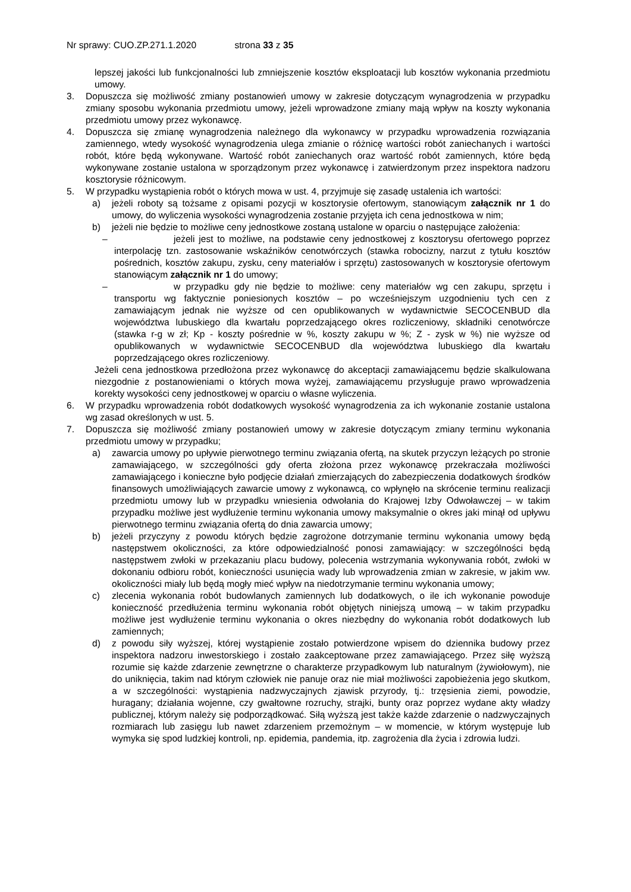Nr sprawy: CUO.ZP.271.1.2020 strona 33 z 35
lepszej jakości lub funkcjonalności lub zmniejszenie kosztów eksploatacji lub kosztów wykonania przedmiotu umowy.
3. Dopuszcza się możliwość zmiany postanowień umowy w zakresie dotyczącym wynagrodzenia w przypadku zmiany sposobu wykonania przedmiotu umowy, jeżeli wprowadzone zmiany mają wpływ na koszty wykonania przedmiotu umowy przez wykonawcę.
4. Dopuszcza się zmianę wynagrodzenia należnego dla wykonawcy w przypadku wprowadzenia rozwiązania zamiennego, wtedy wysokość wynagrodzenia ulega zmianie o różnicę wartości robót zaniechanych i wartości robót, które będą wykonywane. Wartość robót zaniechanych oraz wartość robót zamiennych, które będą wykonywane zostanie ustalona w sporządzonym przez wykonawcę i zatwierdzonym przez inspektora nadzoru kosztorysie różnicowym.
5. W przypadku wystąpienia robót o których mowa w ust. 4, przyjmuje się zasadę ustalenia ich wartości:
a) jeżeli roboty są tożsame z opisami pozycji w kosztorysie ofertowym, stanowiącym załącznik nr 1 do umowy, do wyliczenia wysokości wynagrodzenia zostanie przyjęta ich cena jednostkowa w nim;
b) jeżeli nie będzie to możliwe ceny jednostkowe zostaną ustalone w oparciu o następujące założenia:
– jeżeli jest to możliwe, na podstawie ceny jednostkowej z kosztorysu ofertowego poprzez interpolację tzn. zastosowanie wskaźników cenotwórczych (stawka robocizny, narzut z tytułu kosztów pośrednich, kosztów zakupu, zysku, ceny materiałów i sprzętu) zastosowanych w kosztorysie ofertowym stanowiącym załącznik nr 1 do umowy;
– w przypadku gdy nie będzie to możliwe: ceny materiałów wg cen zakupu, sprzętu i transportu wg faktycznie poniesionych kosztów – po wcześniejszym uzgodnieniu tych cen z zamawiającym jednak nie wyższe od cen opublikowanych w wydawnictwie SECOCENBUD dla województwa lubuskiego dla kwartału poprzedzającego okres rozliczeniowy, składniki cenotwórcze (stawka r-g w zł; Kp - koszty pośrednie w %, koszty zakupu w %; Z - zysk w %) nie wyższe od opublikowanych w wydawnictwie SECOCENBUD dla województwa lubuskiego dla kwartału poprzedzającego okres rozliczeniowy.
Jeżeli cena jednostkowa przedłożona przez wykonawcę do akceptacji zamawiającemu będzie skalkulowana niezgodnie z postanowieniami o których mowa wyżej, zamawiającemu przysługuje prawo wprowadzenia korekty wysokości ceny jednostkowej w oparciu o własne wyliczenia.
6. W przypadku wprowadzenia robót dodatkowych wysokość wynagrodzenia za ich wykonanie zostanie ustalona wg zasad określonych w ust. 5.
7. Dopuszcza się możliwość zmiany postanowień umowy w zakresie dotyczącym zmiany terminu wykonania przedmiotu umowy w przypadku;
a) zawarcia umowy po upływie pierwotnego terminu związania ofertą, na skutek przyczyn leżących po stronie zamawiającego, w szczególności gdy oferta złożona przez wykonawcę przekraczała możliwości zamawiającego i konieczne było podjęcie działań zmierzających do zabezpieczenia dodatkowych środków finansowych umożliwiających zawarcie umowy z wykonawcą, co wpłynęło na skrócenie terminu realizacji przedmiotu umowy lub w przypadku wniesienia odwołania do Krajowej Izby Odwoławczej – w takim przypadku możliwe jest wydłużenie terminu wykonania umowy maksymalnie o okres jaki minął od upływu pierwotnego terminu związania ofertą do dnia zawarcia umowy;
b) jeżeli przyczyny z powodu których będzie zagrożone dotrzymanie terminu wykonania umowy będą następstwem okoliczności, za które odpowiedzialność ponosi zamawiający: w szczególności będą następstwem zwłoki w przekazaniu placu budowy, polecenia wstrzymania wykonywania robót, zwłoki w dokonaniu odbioru robót, konieczności usunięcia wady lub wprowadzenia zmian w zakresie, w jakim ww. okoliczności miały lub będą mogły mieć wpływ na niedotrzymanie terminu wykonania umowy;
c) zlecenia wykonania robót budowlanych zamiennych lub dodatkowych, o ile ich wykonanie powoduje konieczność przedłużenia terminu wykonania robót objętych niniejszą umową – w takim przypadku możliwe jest wydłużenie terminu wykonania o okres niezbędny do wykonania robót dodatkowych lub zamiennych;
d) z powodu siły wyższej, której wystąpienie zostało potwierdzone wpisem do dziennika budowy przez inspektora nadzoru inwestorskiego i zostało zaakceptowane przez zamawiającego. Przez siłę wyższą rozumie się każde zdarzenie zewnętrzne o charakterze przypadkowym lub naturalnym (żywiołowym), nie do uniknięcia, takim nad którym człowiek nie panuje oraz nie miał możliwości zapobieżenia jego skutkom, a w szczególności: wystąpienia nadzwyczajnych zjawisk przyrody, tj.: trzęsienia ziemi, powodzie, huragany; działania wojenne, czy gwałtowne rozruchy, strajki, bunty oraz poprzez wydane akty władzy publicznej, którym należy się podporządkować. Siłą wyższą jest także każde zdarzenie o nadzwyczajnych rozmiarach lub zasięgu lub nawet zdarzeniem przemożnym – w momencie, w którym występuje lub wymyka się spod ludzkiej kontroli, np. epidemia, pandemia, itp. zagrożenia dla życia i zdrowia ludzi.